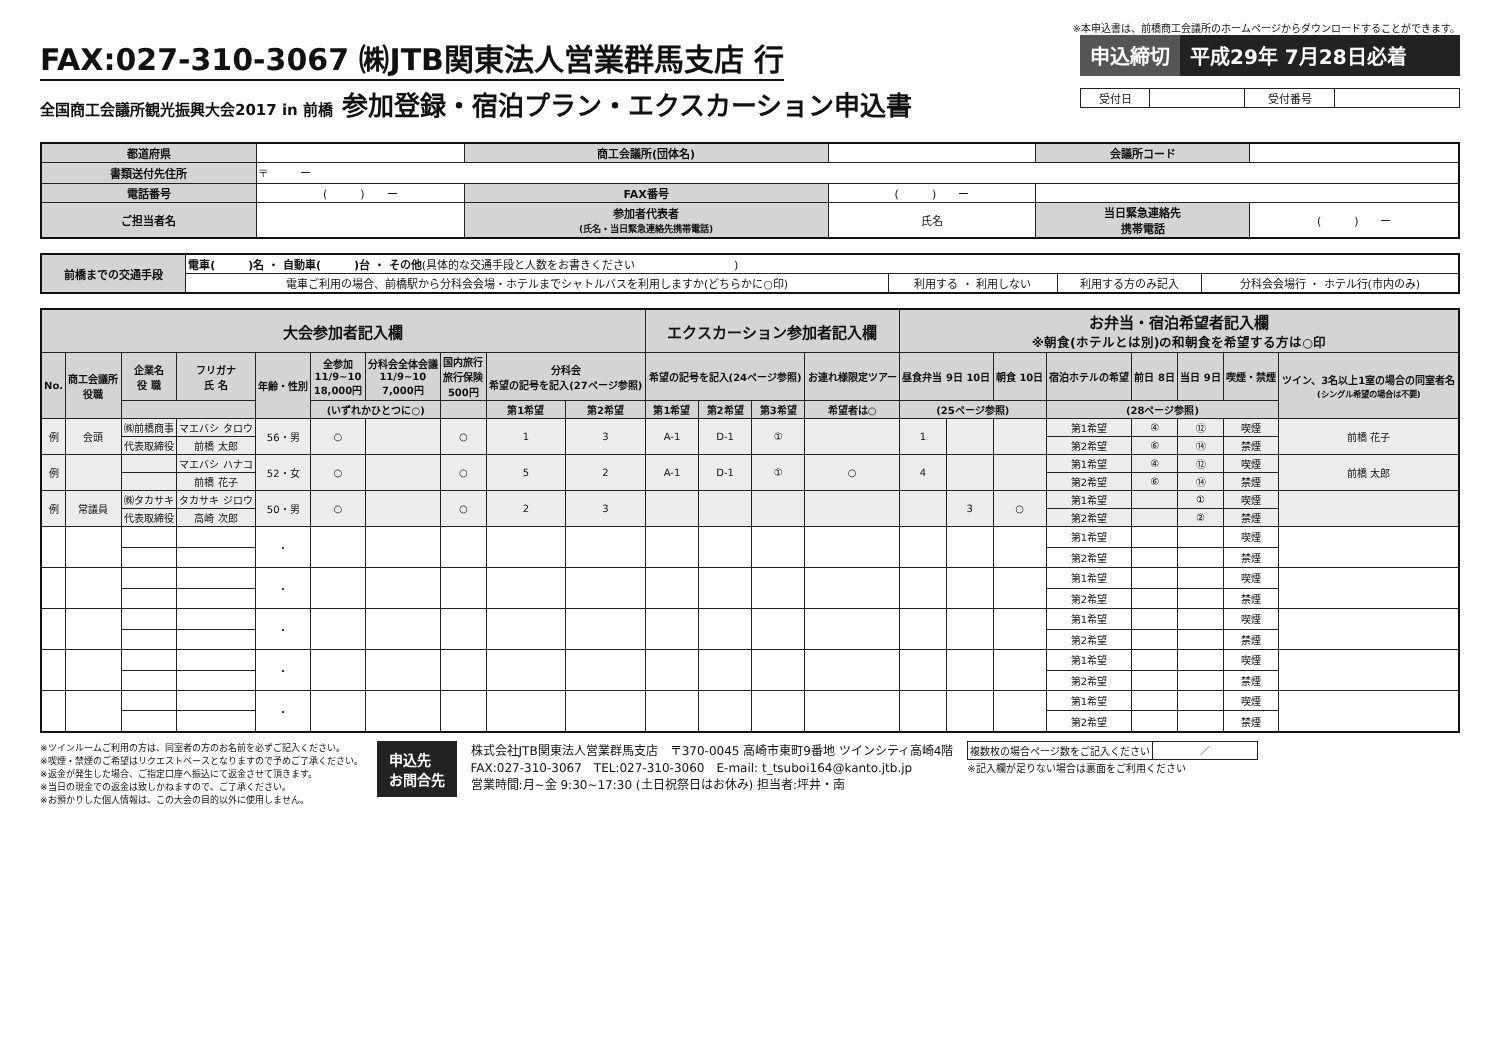※本申込書は、前橋商工会議所のホームページからダウンロードすることができます。
FAX:027-310-3067 ㈱JTB関東法人営業群馬支店 行
全国商工会議所観光振興大会2017 in 前橋 参加登録・宿泊プラン・エクスカーション申込書
申込締切 平成29年 7月28日必着
| 受付日 | | 受付番号 | |
| 都道府県 | | 商工会議所(団体名) | | 会議所コード | |
| 書類送付先住所 | 〒 ー | | | | |
| 電話番号 | ( ) ー | FAX番号 | ( ) ー | | |
| ご担当者名 | | 参加者代表者 (氏名・当日緊急連絡先携帯電話) | 氏名 | 当日緊急連絡先 携帯電話 | ( ) ー |
| 前橋までの交通手段 | 電車( )名 ・ 自動車( )台 ・ その他 (具体的な交通手段と人数をお書きください ) | | | |
| | 電車ご利用の場合、前橋駅から分科会会場・ホテルまでシャトルバスを利用しますか(どちらかに○印) | 利用する ・ 利用しない | 利用する方のみ記入 | 分科会会場行 ・ ホテル行(市内のみ) |
| 大会参加者記入欄 | | | | | | | | | | エクスカーション参加者記入欄 | | | | お弁当・宿泊希望者記入欄 ※朝食(ホテルとは別)の和朝食を希望する方は○印 | | | | | | | |
| --- | --- | --- | --- | --- | --- | --- | --- | --- | --- | --- | --- | --- | --- | --- | --- | --- | --- | --- | --- | --- | --- |
| No. | 商工会議所 役職 | 企業名 役 職 | フリガナ 氏 名 | 年齢・性別 | 全参加 11/9~10 18,000円 | 分科会全体会議 11/9~10 7,000円 | 国内旅行 旅行保険 500円 | 分科会 希望の記号を記入(27ページ参照) | | 希望の記号を記入(24ページ参照) | | | お連れ様限定ツアー | 昼食弁当 9日 10日 | | 朝食 10日 | 宿泊ホテルの希望 | 前日 8日 | 当日 9日 | 喫煙・禁煙 | ツイン、3名以上1室の場合の同室者名 (シングル希望の場合は不要) |
| | | | | | (いずれかひとつに○) | | | 第1希望 | 第2希望 | 第1希望 | 第2希望 | 第3希望 | 希望者は○ | (25ページ参照) | | | (28ページ参照) | | | | |
| 例 | 会頭 | ㈱前橋商事 | マエバシ タロウ | 56・男 | ○ | | ○ | 1 | 3 | A-1 | D-1 | ① | | 1 | | | 第1希望 | ④ | ⑫ | 喫煙 | 前橋 花子 |
| | | 代表取締役 | 前橋 太郎 | | | | | | | | | | | | | | 第2希望 | ⑥ | ⑭ | 禁煙 | |
| 例 | | | マエバシ ハナコ | 52・女 | ○ | | ○ | 5 | 2 | A-1 | D-1 | ① | ○ | 4 | | | 第1希望 | ④ | ⑫ | 喫煙 | 前橋 太郎 |
| | | | 前橋 花子 | | | | | | | | | | | | | | 第2希望 | ⑥ | ⑭ | 禁煙 | |
| 例 | 常議員 | ㈱タカサキ | タカサキ ジロウ | 50・男 | ○ | | ○ | 2 | 3 | | | | | | 3 | ○ | 第1希望 | | ① | 喫煙 | |
| | | 代表取締役 | 高崎 次郎 | | | | | | | | | | | | | | 第2希望 | | ② | 禁煙 | |
| | | | | ・ | | | | | | | | | | | | | 第1希望 | | | 喫煙 | |
| | | | | | | | | | | | | | | | | | 第2希望 | | | 禁煙 | |
| | | | | ・ | | | | | | | | | | | | | 第1希望 | | | 喫煙 | |
| | | | | | | | | | | | | | | | | | 第2希望 | | | 禁煙 | |
| | | | | ・ | | | | | | | | | | | | | 第1希望 | | | 喫煙 | |
| | | | | | | | | | | | | | | | | | 第2希望 | | | 禁煙 | |
| | | | | ・ | | | | | | | | | | | | | 第1希望 | | | 喫煙 | |
| | | | | | | | | | | | | | | | | | 第2希望 | | | 禁煙 | |
| | | | | ・ | | | | | | | | | | | | | 第1希望 | | | 喫煙 | |
| | | | | | | | | | | | | | | | | | 第2希望 | | | 禁煙 | |
※ツインルームご利用の方は、同室者の方のお名前を必ずご記入ください。
※喫煙・禁煙のご希望はリクエストベースとなりますので予めご了承ください。
※返金が発生した場合、ご指定口座へ振込にて返金させて頂きます。
※当日の現金での返金は致しかねますので、ご了承ください。
※お預かりした個人情報は、この大会の目的以外に使用しません。
申込先
お問合先
株式会社JTB関東法人営業群馬支店　〒370-0045 高崎市東町9番地 ツインシティ高崎4階
FAX:027-310-3067　TEL:027-310-3060　E-mail: t_tsuboi164@kanto.jtb.jp
営業時間:月~金 9:30~17:30 (土日祝祭日はお休み) 担当者:坪井・南
| 複数枚の場合ページ数をご記入ください | ／ |
※記入欄が足りない場合は裏面をご利用ください